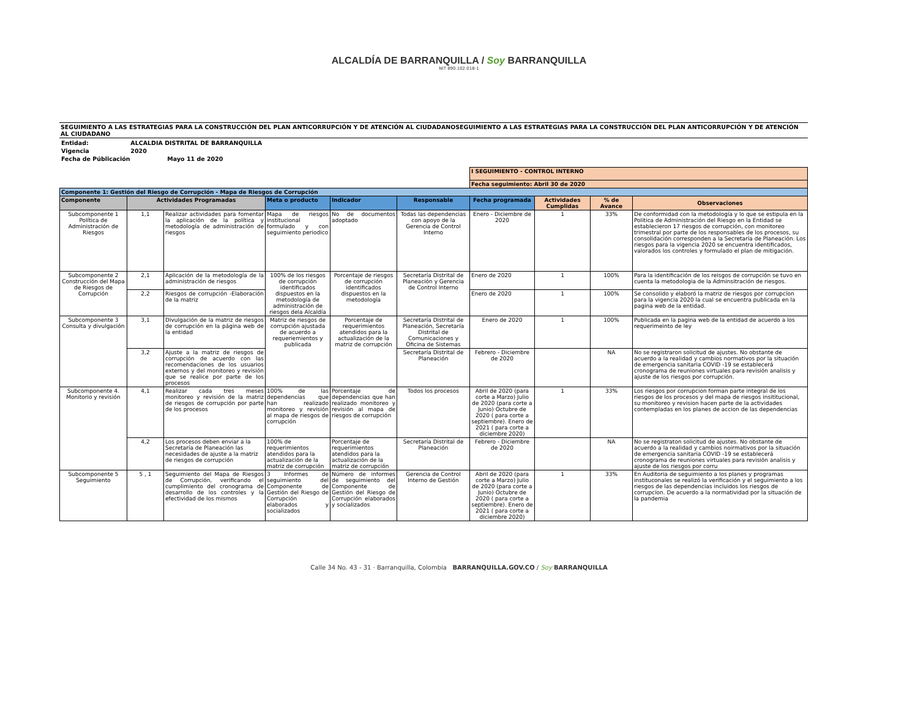ALCALDÍA DE BARRANQUILLA / Soy BARRANQUILLA
NIT 890.102.018-1
SEGUIMIENTO A LAS ESTRATEGIAS PARA LA CONSTRUCCIÓN DEL PLAN ANTICORRUPCIÓN Y DE ATENCIÓN AL CIUDADANOSEGUIMIENTO A LAS ESTRATEGIAS PARA LA CONSTRUCCIÓN DEL PLAN ANTICORRUPCIÓN Y DE ATENCIÓN AL CIUDADANO
Entidad: ALCALDIA DISTRITAL DE BARRANQUILLA
Vigencia 2020
Fecha de Públicación Mayo 11 de 2020
| | | | | | | I SEGUIMIENTO - CONTROL INTERNO | | | |
| | | | | | | Fecha seguimiento: Abril 30 de 2020 | | | |
| Componente 1: Gestión del Riesgo de Corrupción - Mapa de Riesgos de Corrupción | | | | | | | | | |
| Componente | Actividades Programadas | | Meta o producto | Indicador | Responsable | Fecha programada | Actividades Cumplidas | % de Avance | Observaciones |
| Subcomponente 1 Política de Administración de Riesgos | 1,1 | Realizar actividades para fomentar la aplicación de la política y metodología de administración de riesgos | Mapa de riesgos institucional formulado y con seguimiento periodico | No de documentos adoptado | Todas las dependencias con apoyo de la Gerencia de Control Interno | Enero - Diciembre de 2020 | 1 | 33% | De conformidad con la metodología y lo que se estipula en la Politica de Administración del Riesgo en la Entidad se establecieron 17 riesgos de corrupción, con monitoreo trimestral por parte de los responsables de los procesos, su consolidación corresponden a la Secretaría de Planeación. Los riesgos para la vigencia 2020 se encuentra identificados, valorados los controles y formulado el plan de mitigación. |
| Subcomponente 2 Construcción del Mapa de Riesgos de Corrupción | 2,1 | Aplicación de la metodología de la administración de riesgos | 100% de los riesgos de corrupción identificados dispuestos en la metodología de administración de riesgos dela Alcaldía | Porcentaje de riesgos de corrupción identificados dispuestos en la metodología | Secretaría Distrital de Planeación y Gerencia de Control Interno | Enero de 2020 | 1 | 100% | Para la identificación de los reisgos de corrupción se tuvo en cuenta la metodologia de la Adminsitración de riesgos. |
| | 2,2 | Riesgos de corrupción -Elaboración de la matriz | | | | Enero de 2020 | 1 | 100% | Se consolido y elaboró la matriz de riesgos por corrupcíon para la vigencia 2020 la cual se encuentra publicada en la pagina web de la entidad. |
| Subcomponente 3 Consulta y divulgación | 3,1 | Divulgación de la matriz de riesgos de corrupción en la página web de la entidad | Matriz de riesgos de corrupción ajustada de acuerdo a requeriemientos y publicada | Porcentaje de requerimientos atendidos para la actualización de la matriz de corrupción | Secretaría Distrital de Planeación, Secretaría Distrital de Comunicaciones y Oficina de Sistemas | Enero de 2020 | 1 | 100% | Publicada en la pagina web de la entidad de acuerdo a los requerimeinto de ley |
| | 3,2 | Ajuste a la matriz de riesgos de corrupción de acuerdo con las recomendaciones de los usuarios externos y del monitoreo y revisión que se realice por parte de los procesos | | | Secretaría Distrital de Planeación | Febrero - Diciembre de 2020 | | NA | No se registraron solicitud de ajustes. No obstante de acuerdo a la realidad y cambios normativos por la situación de emergencia sanitaria COVID -19 se establecerá cronograma de reuniones virtuales para revisión analisis y ajuste de los riesgos por corrupción. |
| Subcomponente 4. Monitorio y revisión | 4,1 | Realizar cada tres meses monitoreo y revisión de la matriz de riesgos de corrupción por parte de los procesos | 100% de las dependencias que han realizado monitoreo y revisión al mapa de riesgos de corrupción | Porcentaje de dependencias que han realizado monitoreo y revisión al mapa de riesgos de corrupción | Todos los procesos | Abril de 2020 (para corte a Marzo) Julio de 2020 (para corte a Junio) Octubre de 2020 ( para corte a septiembre). Enero de 2021 ( para corte a diciembre 2020) | 1 | 33% | Los riesgos por corrupcion forman parte integral de los riesgos de los procesos y del mapa de riesgos insititucional, su monitoreo y revision hacen parte de la actividades contempladas en los planes de accion de las dependencias |
| | 4,2 | Los procesos deben enviar a la Secretaría de Planeación las necesidades de ajuste a la matriz de riesgos de corrupción | 100% de requerimientos atendidos para la actualización de la matriz de corrupción | Porcentaje de requerimientos atendidos para la actualización de la matriz de corrupción | Secretaría Distrital de Planeación | Febrero - Diciembre de 2020 | | NA | No se registraton solicitud de ajustes. No obstante de acuerdo a la realidad y cambios noirmativos por la situación de emergencia sanitaria COVID -19 se establecerá cronograma de reuniones virtuales para revisión analisis y ajuste de los riesgos por corru |
| Subcomponente 5 Seguimiento | 5 , 1 | Seguimiento del Mapa de Riesgos de Corrupción, verificando el cumplimiento del cronograma de desarrollo de los controles y la efectividad de los mismos | 3 Informes de seguimiento del Componente de Gestión del Riesgo de Corrupción elaborados y socializados | Número de informes de seguimiento del Componente de Gestión del Riesgo de Corrupción elaborados y socializados | Gerencia de Control Interno de Gestión | Abril de 2020 (para corte a Marzo) Julio de 2020 (para corte a Junio) Octubre de 2020 ( para corte a septiembre). Enero de 2021 ( para corte a diciembre 2020) | 1 | 33% | En Auditoria de seguimiento a los planes y programas instituconales se realizó la verificación y el seguimiento a los riesgos de las dependencias incluidos los riesgos de corrupcíon. De acuerdo a la normatividad por la situación de la pandemia |
Calle 34 No. 43 - 31 · Barranquilla, Colombia BARRANQUILLA.GOV.CO / Soy BARRANQUILLA